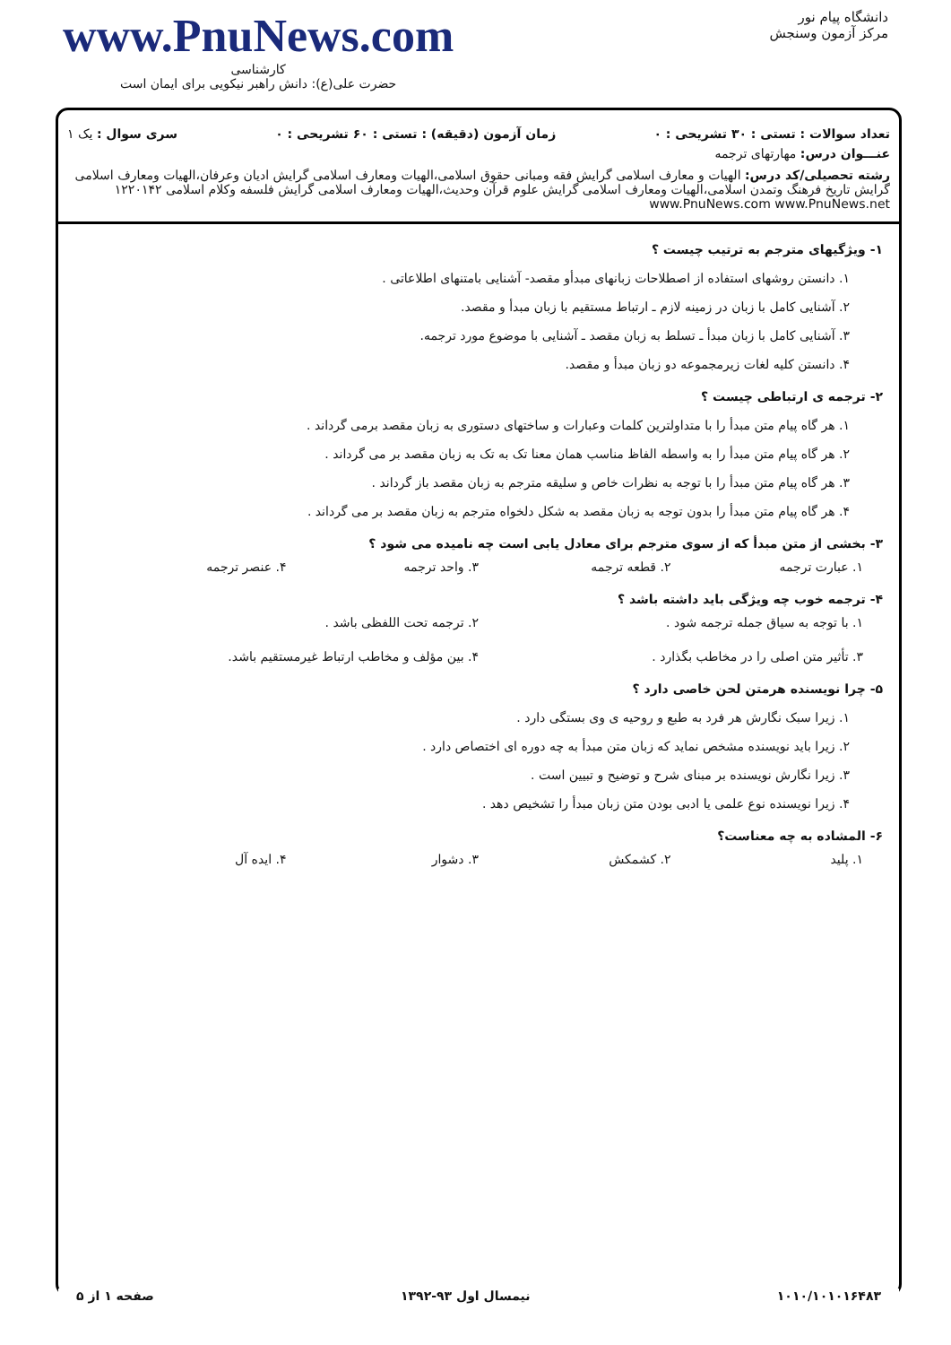دانشگاه پیام نور
مرکز آزمون وسنجش
www.PnuNews.com
کارشناسی
حضرت علی(ع): دانش راهبر نیکویی برای ایمان است
تعداد سوالات : تستی : ۳۰ تشریحی : ۰ زمان آزمون (دقیقه) : تستی : ۶۰ تشریحی : ۰ سری سوال : یک ۱
عنـــوان درس: مهارتهای ترجمه
رشته تحصیلی/کد درس: الهیات و معارف اسلامی گرایش فقه ومبانی حقوق اسلامی،الهیات ومعارف اسلامی گرایش ادیان وعرفان،الهیات ومعارف اسلامی گرایش تاریخ فرهنگ وتمدن اسلامی،الهیات ومعارف اسلامی گرایش علوم قرآن وحدیث،الهیات ومعارف اسلامی گرایش فلسفه وکلام اسلامی ۱۲۲۰۱۴۲ www.PnuNews.com www.PnuNews.net
۱- ویژگیهای مترجم به ترتیب چیست ؟
۱. دانستن روشهای استفاده از اصطلاحات زبانهای مبدأو مقصد- آشنایی بامتنهای اطلاعاتی .
۲. آشنایی کامل با زبان در زمینه لازم ـ ارتباط مستقیم با زبان مبدأ و مقصد.
۳. آشنایی کامل با زبان مبدأ ـ تسلط به زبان مقصد ـ آشنایی با موضوع مورد ترجمه.
۴. دانستن کلیه لغات زیرمجموعه دو زبان مبدأ و مقصد.
۲- ترجمه ی ارتباطی چیست ؟
۱. هر گاه پیام متن مبدأ را با متداولترین کلمات وعبارات و ساختهای دستوری به زبان مقصد برمی گرداند .
۲. هر گاه پیام متن مبدأ را به واسطه الفاظ مناسب همان معنا تک به تک به زبان مقصد بر می گرداند .
۳. هر گاه پیام متن مبدأ را با توجه به نظرات خاص و سلیقه مترجم به زبان مقصد باز گرداند .
۴. هر گاه پیام متن مبدأ را بدون توجه به زبان مقصد به شکل دلخواه مترجم به زبان مقصد بر می گرداند .
۳- بخشی از متن مبدأ که از سوی مترجم برای معادل یابی است چه نامیده می شود ؟
۱. عبارت ترجمه ۲. قطعه ترجمه ۳. واحد ترجمه ۴. عنصر ترجمه
۴- ترجمه خوب چه ویژگی باید داشته باشد ؟
۱. با توجه به سیاق جمله ترجمه شود . ۲. ترجمه تحت اللفظی باشد . ۳. تأثیر متن اصلی را در مخاطب بگذارد . ۴. بین مؤلف و مخاطب ارتباط غیرمستقیم باشد.
۵- چرا نویسنده هرمتن لحن خاصی دارد ؟
۱. زیرا سبک نگارش هر فرد به طبع و روحیه ی وی بستگی دارد .
۲. زیرا باید نویسنده مشخص نماید که زبان متن مبدأ به چه دوره ای اختصاص دارد .
۳. زیرا نگارش نویسنده بر مبنای شرح و توضیح و تبیین است .
۴. زیرا نویسنده نوع علمی یا ادبی بودن متن زبان مبدأ را تشخیص دهد .
۶- المشاده به چه معناست؟
۱. پلید ۲. کشمکش ۳. دشوار ۴. ایده آل
۱۰۱۰/۱۰۱۰۱۶۴۸۳ نیمسال اول ۹۳-۱۳۹۲ صفحه ۱ از ۵